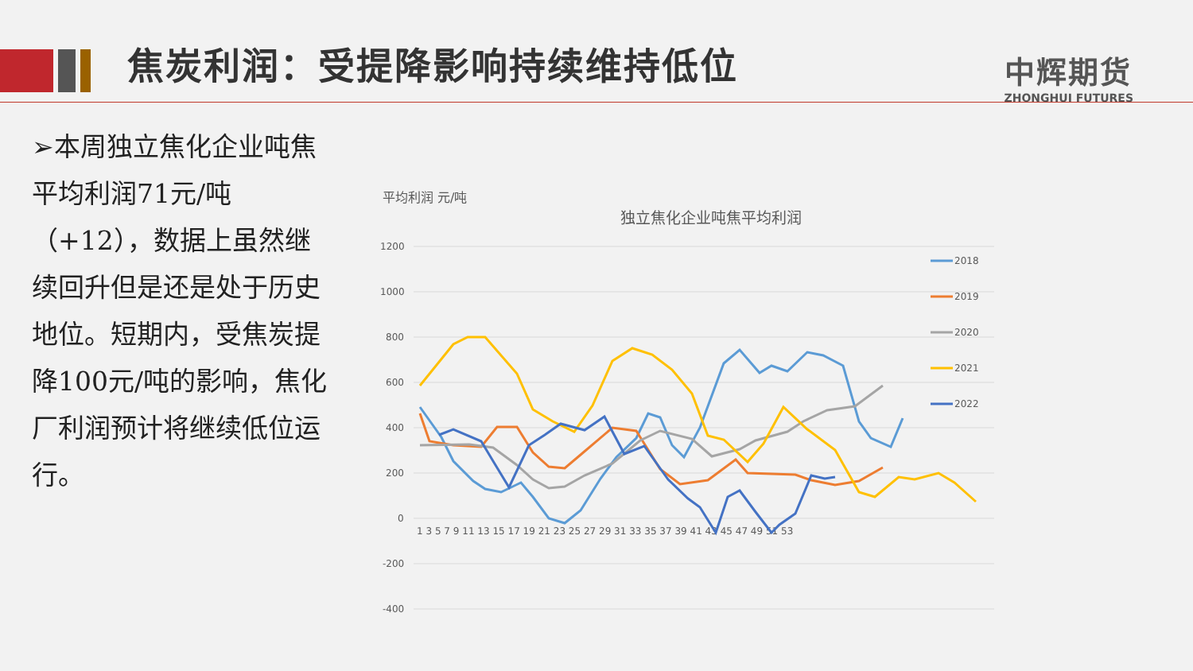焦炭利润：受提降影响持续维持低位
中辉期货
ZHONGHUI FUTURES
➢本周独立焦化企业吨焦平均利润71元/吨（+12），数据上虽然继续回升但是还是处于历史地位。短期内，受焦炭提降100元/吨的影响，焦化厂利润预计将继续低位运行。
平均利润 元/吨
独立焦化企业吨焦平均利润
1200
1000
800
600
400
200
0
-200
-400
1 3 5 7 9 11 13 15 17 19 21 23 25 27 29 31 33 35 37 39 41 43 45 47 49 51 53
2018
2019
2020
2021
2022